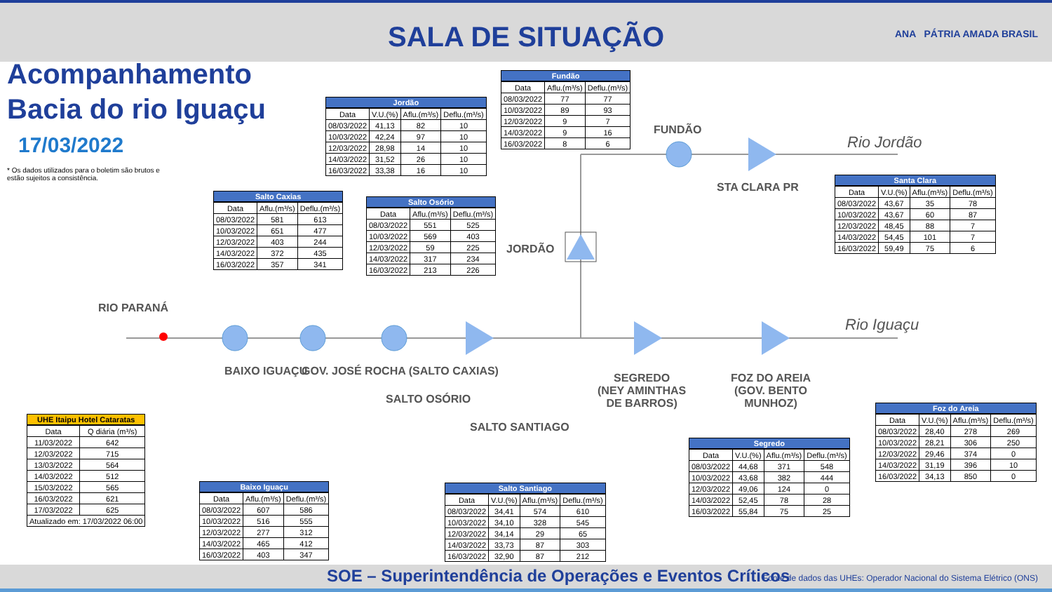SALA DE SITUAÇÃO
ANA PÁTRIA AMADA BRASIL
Acompanhamento
Bacia do rio Iguaçu
17/03/2022
* Os dados utilizados para o boletim são brutos e estão sujeitos a consistência.
FUNDÃO
STA CLARA PR
JORDÃO
Rio Jordão
Rio Iguaçu
SEGREDO
(NEY AMINTHAS
DE BARROS)
FOZ DO AREIA
(GOV. BENTO
MUNHOZ)
RIO PARANÁ
BAIXO IGUAÇU GOV. JOSÉ ROCHA (SALTO CAXIAS)
SALTO OSÓRIO
SALTO SANTIAGO
Jordão
| Data | V.U.(%) | Aflu.(m³/s) | Deflu.(m³/s) |
| --- | --- | --- | --- |
| 08/03/2022 | 41,13 | 82 | 10 |
| 10/03/2022 | 42,24 | 97 | 10 |
| 12/03/2022 | 28,98 | 14 | 10 |
| 14/03/2022 | 31,52 | 26 | 10 |
| 16/03/2022 | 33,38 | 16 | 10 |
Fundão
| Data | Aflu.(m³/s) | Deflu.(m³/s) |
| --- | --- | --- |
| 08/03/2022 | 77 | 77 |
| 10/03/2022 | 89 | 93 |
| 12/03/2022 | 9 | 7 |
| 14/03/2022 | 9 | 16 |
| 16/03/2022 | 8 | 6 |
Santa Clara
| Data | V.U.(%) | Aflu.(m³/s) | Deflu.(m³/s) |
| --- | --- | --- | --- |
| 08/03/2022 | 43,67 | 35 | 78 |
| 10/03/2022 | 43,67 | 60 | 87 |
| 12/03/2022 | 48,45 | 88 | 7 |
| 14/03/2022 | 54,45 | 101 | 7 |
| 16/03/2022 | 59,49 | 75 | 6 |
Salto Caxias
| Data | Aflu.(m³/s) | Deflu.(m³/s) |
| --- | --- | --- |
| 08/03/2022 | 581 | 613 |
| 10/03/2022 | 651 | 477 |
| 12/03/2022 | 403 | 244 |
| 14/03/2022 | 372 | 435 |
| 16/03/2022 | 357 | 341 |
Salto Osório
| Data | Aflu.(m³/s) | Deflu.(m³/s) |
| --- | --- | --- |
| 08/03/2022 | 551 | 525 |
| 10/03/2022 | 569 | 403 |
| 12/03/2022 | 59 | 225 |
| 14/03/2022 | 317 | 234 |
| 16/03/2022 | 213 | 226 |
UHE Itaipu Hotel Cataratas
| Data | Q diária (m³/s) |
| --- | --- |
| 11/03/2022 | 642 |
| 12/03/2022 | 715 |
| 13/03/2022 | 564 |
| 14/03/2022 | 512 |
| 15/03/2022 | 565 |
| 16/03/2022 | 621 |
| 17/03/2022 | 625 |
| Atualizado em: 17/03/2022 06:00 | |
Baixo Iguaçu
| Data | Aflu.(m³/s) | Deflu.(m³/s) |
| --- | --- | --- |
| 08/03/2022 | 607 | 586 |
| 10/03/2022 | 516 | 555 |
| 12/03/2022 | 277 | 312 |
| 14/03/2022 | 465 | 412 |
| 16/03/2022 | 403 | 347 |
Salto Santiago
| Data | V.U.(%) | Aflu.(m³/s) | Deflu.(m³/s) |
| --- | --- | --- | --- |
| 08/03/2022 | 34,41 | 574 | 610 |
| 10/03/2022 | 34,10 | 328 | 545 |
| 12/03/2022 | 34,14 | 29 | 65 |
| 14/03/2022 | 33,73 | 87 | 303 |
| 16/03/2022 | 32,90 | 87 | 212 |
Segredo
| Data | V.U.(%) | Aflu.(m³/s) | Deflu.(m³/s) |
| --- | --- | --- | --- |
| 08/03/2022 | 44,68 | 371 | 548 |
| 10/03/2022 | 43,68 | 382 | 444 |
| 12/03/2022 | 49,06 | 124 | 0 |
| 14/03/2022 | 52,45 | 78 | 28 |
| 16/03/2022 | 55,84 | 75 | 25 |
Foz do Areia
| Data | V.U.(%) | Aflu.(m³/s) | Deflu.(m³/s) |
| --- | --- | --- | --- |
| 08/03/2022 | 28,40 | 278 | 269 |
| 10/03/2022 | 28,21 | 306 | 250 |
| 12/03/2022 | 29,46 | 374 | 0 |
| 14/03/2022 | 31,19 | 396 | 10 |
| 16/03/2022 | 34,13 | 850 | 0 |
SOE – Superintendência de Operações e Eventos Críticos Fonte de dados das UHEs: Operador Nacional do Sistema Elétrico (ONS)